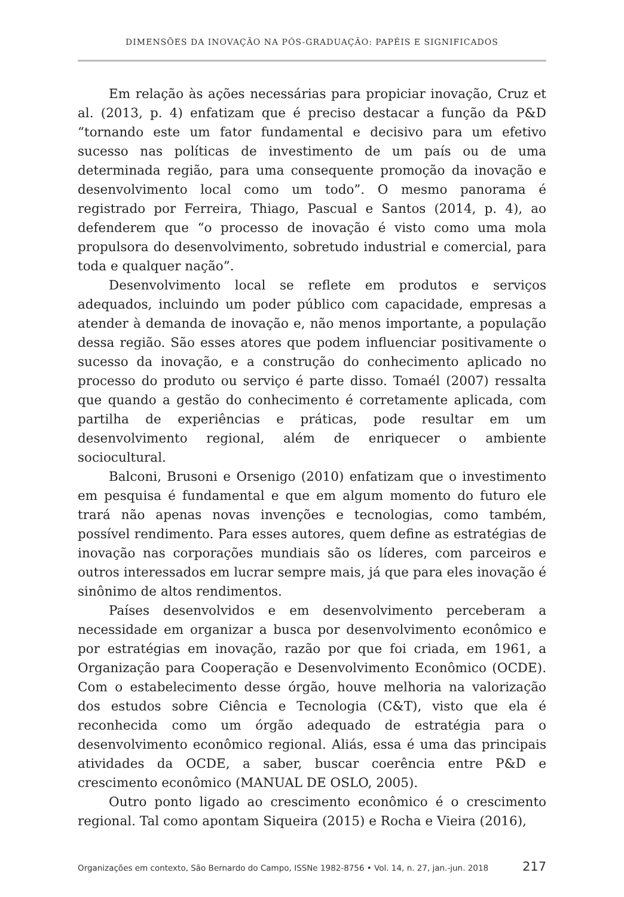DIMENSÕES DA INOVAÇÃO NA PÓS-GRADUAÇÃO: PAPÉIS E SIGNIFICADOS
Em relação às ações necessárias para propiciar inovação, Cruz et al. (2013, p. 4) enfatizam que é preciso destacar a função da P&D “tornando este um fator fundamental e decisivo para um efetivo sucesso nas políticas de investimento de um país ou de uma determinada região, para uma consequente promoção da inovação e desenvolvimento local como um todo”. O mesmo panorama é registrado por Ferreira, Thiago, Pascual e Santos (2014, p. 4), ao defenderem que “o processo de inovação é visto como uma mola propulsora do desenvolvimento, sobretudo industrial e comercial, para toda e qualquer nação”.
Desenvolvimento local se reflete em produtos e serviços adequados, incluindo um poder público com capacidade, empresas a atender à demanda de inovação e, não menos importante, a população dessa região. São esses atores que podem influenciar positivamente o sucesso da inovação, e a construção do conhecimento aplicado no processo do produto ou serviço é parte disso. Tomaél (2007) ressalta que quando a gestão do conhecimento é corretamente aplicada, com partilha de experiências e práticas, pode resultar em um desenvolvimento regional, além de enriquecer o ambiente sociocultural.
Balconi, Brusoni e Orsenigo (2010) enfatizam que o investimento em pesquisa é fundamental e que em algum momento do futuro ele trará não apenas novas invenções e tecnologias, como também, possível rendimento. Para esses autores, quem define as estratégias de inovação nas corporações mundiais são os líderes, com parceiros e outros interessados em lucrar sempre mais, já que para eles inovação é sinônimo de altos rendimentos.
Países desenvolvidos e em desenvolvimento perceberam a necessidade em organizar a busca por desenvolvimento econômico e por estratégias em inovação, razão por que foi criada, em 1961, a Organização para Cooperação e Desenvolvimento Econômico (OCDE). Com o estabelecimento desse órgão, houve melhoria na valorização dos estudos sobre Ciência e Tecnologia (C&T), visto que ela é reconhecida como um órgão adequado de estratégia para o desenvolvimento econômico regional. Aliás, essa é uma das principais atividades da OCDE, a saber, buscar coerência entre P&D e crescimento econômico (MANUAL DE OSLO, 2005).
Outro ponto ligado ao crescimento econômico é o crescimento regional. Tal como apontam Siqueira (2015) e Rocha e Vieira (2016),
Organizações em contexto, São Bernardo do Campo, ISSNe 1982-8756 • Vol. 14, n. 27, jan.-jun. 2018 217